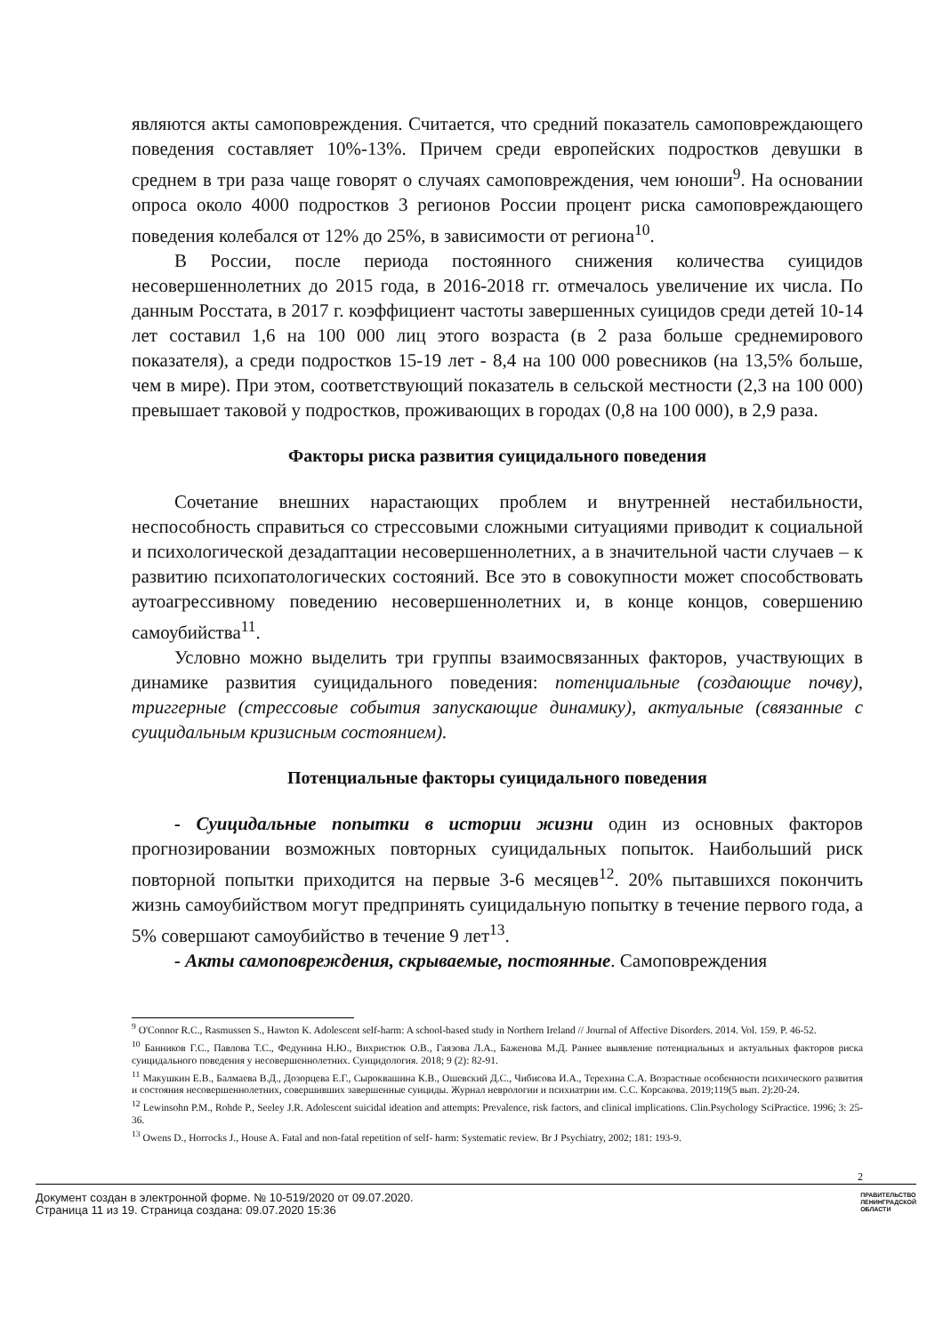являются акты самоповреждения. Считается, что средний показатель самоповреждающего поведения составляет 10%-13%. Причем среди европейских подростков девушки в среднем в три раза чаще говорят о случаях самоповреждения, чем юноши<sup>9</sup>. На основании опроса около 4000 подростков 3 регионов России процент риска самоповреждающего поведения колебался от 12% до 25%, в зависимости от региона<sup>10</sup>.
В России, после периода постоянного снижения количества суицидов несовершеннолетних до 2015 года, в 2016-2018 гг. отмечалось увеличение их числа. По данным Росстата, в 2017 г. коэффициент частоты завершенных суицидов среди детей 10-14 лет составил 1,6 на 100 000 лиц этого возраста (в 2 раза больше среднемирового показателя), а среди подростков 15-19 лет - 8,4 на 100 000 ровесников (на 13,5% больше, чем в мире). При этом, соответствующий показатель в сельской местности (2,3 на 100 000) превышает таковой у подростков, проживающих в городах (0,8 на 100 000), в 2,9 раза.
Факторы риска развития суицидального поведения
Сочетание внешних нарастающих проблем и внутренней нестабильности, неспособность справиться со стрессовыми сложными ситуациями приводит к социальной и психологической дезадаптации несовершеннолетних, а в значительной части случаев – к развитию психопатологических состояний. Все это в совокупности может способствовать аутоагрессивному поведению несовершеннолетних и, в конце концов, совершению самоубийства<sup>11</sup>.
Условно можно выделить три группы взаимосвязанных факторов, участвующих в динамике развития суицидального поведения: потенциальные (создающие почву), триггерные (стрессовые события запускающие динамику), актуальные (связанные с суицидальным кризисным состоянием).
Потенциальные факторы суицидального поведения
- Суицидальные попытки в истории жизни один из основных факторов прогнозировании возможных повторных суицидальных попыток. Наибольший риск повторной попытки приходится на первые 3-6 месяцев<sup>12</sup>. 20% пытавшихся покончить жизнь самоубийством могут предпринять суицидальную попытку в течение первого года, а 5% совершают самоубийство в течение 9 лет<sup>13</sup>.
- Акты самоповреждения, скрываемые, постоянные. Самоповреждения
<sup>9</sup> O'Connor R.C., Rasmussen S., Hawton K. Adolescent self-harm: A school-based study in Northern Ireland // Journal of Affective Disorders. 2014. Vol. 159. P. 46-52.
<sup>10</sup> Банников Г.С., Павлова Т.С., Федунина Н.Ю., Вихристюк О.В., Гаязова Л.А., Баженова М.Д. Раннее выявление потенциальных и актуальных факторов риска суицидального поведения у несовершеннолетних. Суицидология. 2018; 9 (2): 82-91.
<sup>11</sup> Макушкин Е.В., Балмаева В.Д., Дозорцева Е.Г., Сыроквашина К.В., Ошевский Д.С., Чибисова И.А., Терехина С.А. Возрастные особенности психического развития и состояния несовершеннолетних, совершивших завершенные суициды. Журнал неврологии и психиатрии им. С.С. Корсакова. 2019;119(5 вып. 2):20-24.
<sup>12</sup> Lewinsohn P.M., Rohde P., Seeley J.R. Adolescent suicidal ideation and attempts: Prevalence, risk factors, and clinical implications. Clin.Psychology SciPractice. 1996; 3: 25-36.
<sup>13</sup> Owens D., Horrocks J., House A. Fatal and non-fatal repetition of self- harm: Systematic review. Br J Psychiatry, 2002; 181: 193-9.
2
Документ создан в электронной форме. № 10-519/2020 от 09.07.2020.
Страница 11 из 19. Страница создана: 09.07.2020 15:36
ПРАВИТЕЛЬСТВО
ЛЕНИНГРАДСКОЙ
ОБЛАСТИ